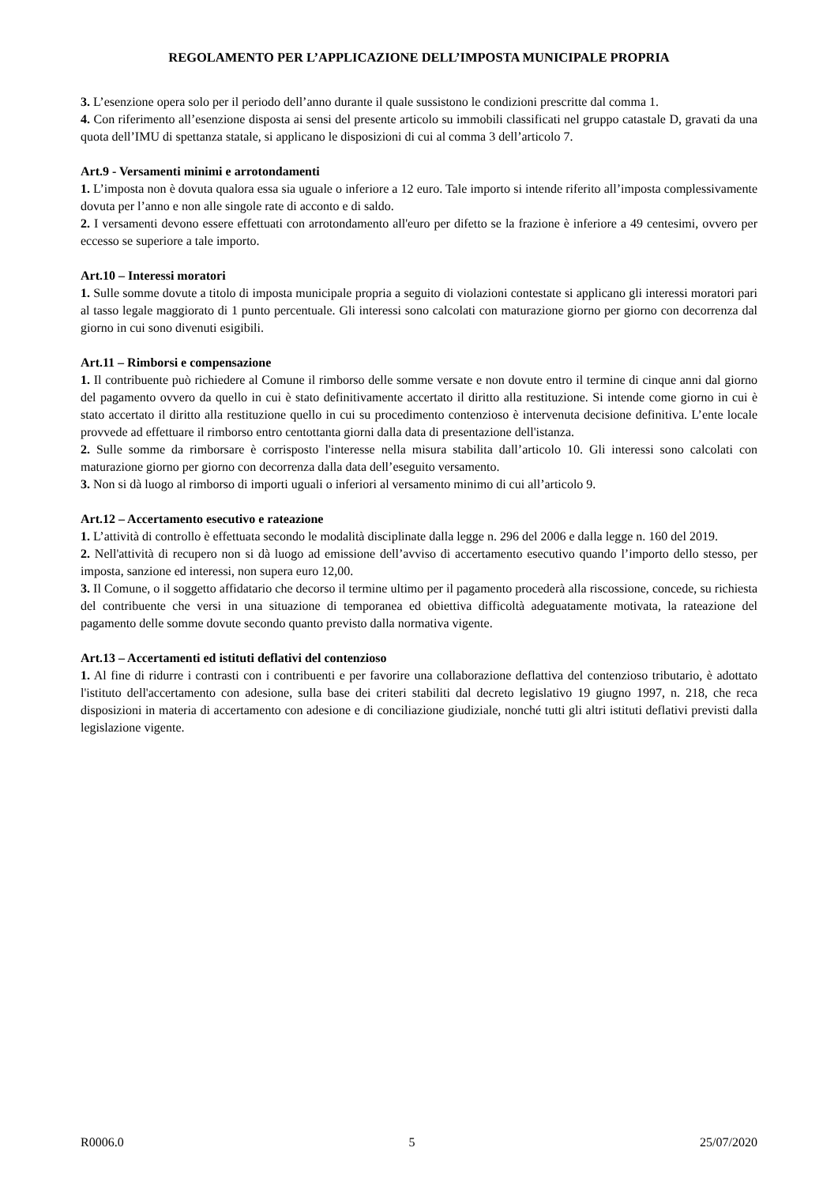REGOLAMENTO PER L’APPLICAZIONE DELL’IMPOSTA MUNICIPALE PROPRIA
3. L’esenzione opera solo per il periodo dell’anno durante il quale sussistono le condizioni prescritte dal comma 1.
4. Con riferimento all’esenzione disposta ai sensi del presente articolo su immobili classificati nel gruppo catastale D, gravati da una quota dell’IMU di spettanza statale, si applicano le disposizioni di cui al comma 3 dell’articolo 7.
Art.9 - Versamenti minimi e arrotondamenti
1. L’imposta non è dovuta qualora essa sia uguale o inferiore a 12 euro. Tale importo si intende riferito all’imposta complessivamente dovuta per l’anno e non alle singole rate di acconto e di saldo.
2. I versamenti devono essere effettuati con arrotondamento all'euro per difetto se la frazione è inferiore a 49 centesimi, ovvero per eccesso se superiore a tale importo.
Art.10 – Interessi moratori
1. Sulle somme dovute a titolo di imposta municipale propria a seguito di violazioni contestate si applicano gli interessi moratori pari al tasso legale maggiorato di 1 punto percentuale. Gli interessi sono calcolati con maturazione giorno per giorno con decorrenza dal giorno in cui sono divenuti esigibili.
Art.11 – Rimborsi e compensazione
1. Il contribuente può richiedere al Comune il rimborso delle somme versate e non dovute entro il termine di cinque anni dal giorno del pagamento ovvero da quello in cui è stato definitivamente accertato il diritto alla restituzione. Si intende come giorno in cui è stato accertato il diritto alla restituzione quello in cui su procedimento contenzioso è intervenuta decisione definitiva. L’ente locale provvede ad effettuare il rimborso entro centottanta giorni dalla data di presentazione dell'istanza.
2. Sulle somme da rimborsare è corrisposto l'interesse nella misura stabilita dall’articolo 10. Gli interessi sono calcolati con maturazione giorno per giorno con decorrenza dalla data dell’eseguito versamento.
3. Non si dà luogo al rimborso di importi uguali o inferiori al versamento minimo di cui all’articolo 9.
Art.12 – Accertamento esecutivo e rateazione
1. L’attività di controllo è effettuata secondo le modalità disciplinate dalla legge n. 296 del 2006 e dalla legge n. 160 del 2019.
2. Nell'attività di recupero non si dà luogo ad emissione dell’avviso di accertamento esecutivo quando l’importo dello stesso, per imposta, sanzione ed interessi, non supera euro 12,00.
3. Il Comune, o il soggetto affidatario che decorso il termine ultimo per il pagamento procederà alla riscossione, concede, su richiesta del contribuente che versi in una situazione di temporanea ed obiettiva difficoltà adeguatamente motivata, la rateazione del pagamento delle somme dovute secondo quanto previsto dalla normativa vigente.
Art.13 – Accertamenti ed istituti deflativi del contenzioso
1. Al fine di ridurre i contrasti con i contribuenti e per favorire una collaborazione deflattiva del contenzioso tributario, è adottato l'istituto dell'accertamento con adesione, sulla base dei criteri stabiliti dal decreto legislativo 19 giugno 1997, n. 218, che reca disposizioni in materia di accertamento con adesione e di conciliazione giudiziale, nonché tutti gli altri istituti deflativi previsti dalla legislazione vigente.
R0006.0 5 25/07/2020